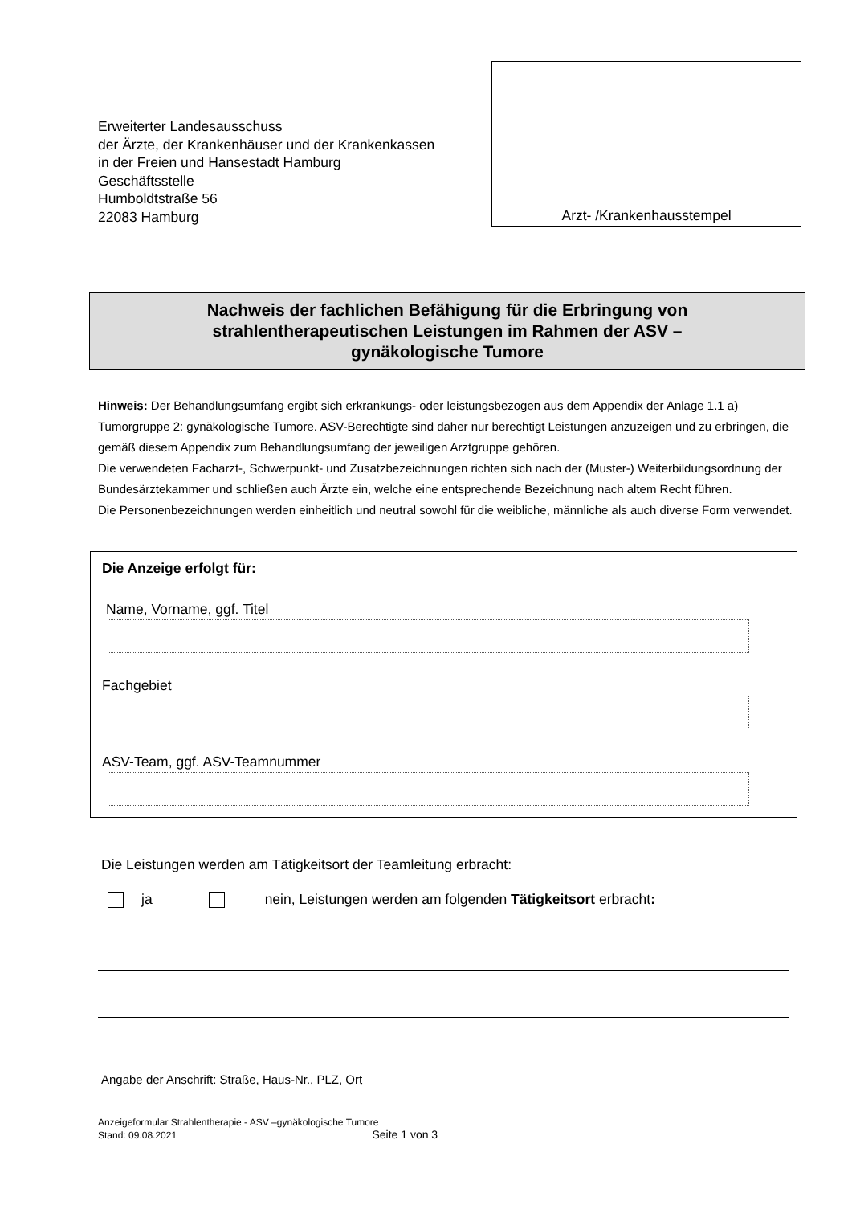Erweiterter Landesausschuss
der Ärzte, der Krankenhäuser und der Krankenkassen
in der Freien und Hansestadt Hamburg
Geschäftsstelle
Humboldtstraße 56
22083 Hamburg
Arzt- /Krankenhausstempel
Nachweis der fachlichen Befähigung für die Erbringung von
strahlentherapeutischen Leistungen im Rahmen der ASV –
gynäkologische Tumore
Hinweis: Der Behandlungsumfang ergibt sich erkrankungs- oder leistungsbezogen aus dem Appendix der Anlage 1.1 a) Tumorgruppe 2: gynäkologische Tumore. ASV-Berechtigte sind daher nur berechtigt Leistungen anzuzeigen und zu erbringen, die gemäß diesem Appendix zum Behandlungsumfang der jeweiligen Arztgruppe gehören.
Die verwendeten Facharzt-, Schwerpunkt- und Zusatzbezeichnungen richten sich nach der (Muster-) Weiterbildungsordnung der Bundesärztekammer und schließen auch Ärzte ein, welche eine entsprechende Bezeichnung nach altem Recht führen.
Die Personenbezeichnungen werden einheitlich und neutral sowohl für die weibliche, männliche als auch diverse Form verwendet.
Die Anzeige erfolgt für:
Name, Vorname, ggf. Titel
Fachgebiet
ASV-Team, ggf. ASV-Teamnummer
Die Leistungen werden am Tätigkeitsort der Teamleitung erbracht:
ja nein, Leistungen werden am folgenden Tätigkeitsort erbracht:
Angabe der Anschrift: Straße, Haus-Nr., PLZ, Ort
Anzeigeformular Strahlentherapie - ASV –gynäkologische Tumore
Stand: 09.08.2021 Seite 1 von 3